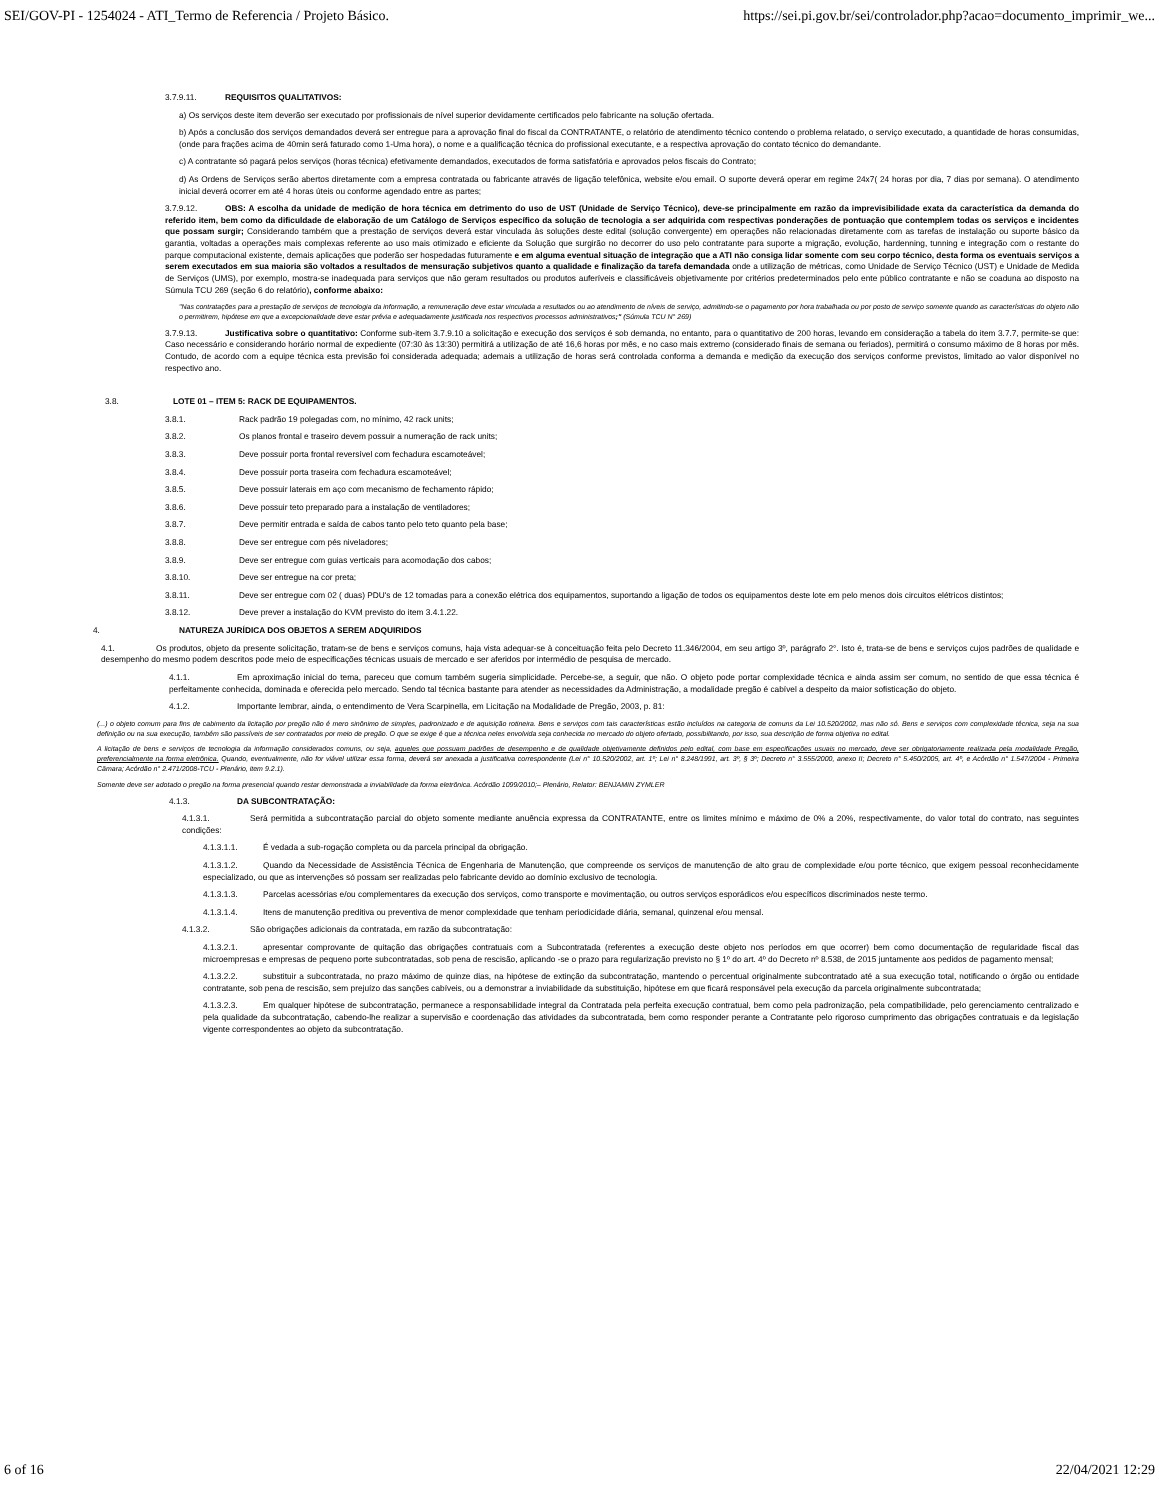SEI/GOV-PI - 1254024 - ATI_Termo de Referencia / Projeto Básico. https://sei.pi.gov.br/sei/controlador.php?acao=documento_imprimir_we...
3.7.9.11. REQUISITOS QUALITATIVOS:
a) Os serviços deste item deverão ser executado por profissionais de nível superior devidamente certificados pelo fabricante na solução ofertada.
b) Após a conclusão dos serviços demandados deverá ser entregue para a aprovação final do fiscal da CONTRATANTE, o relatório de atendimento técnico contendo o problema relatado, o serviço executado, a quantidade de horas consumidas, (onde para frações acima de 40min será faturado como 1-Uma hora), o nome e a qualificação técnica do profissional executante, e a respectiva aprovação do contato técnico do demandante.
c) A contratante só pagará pelos serviços (horas técnica) efetivamente demandados, executados de forma satisfatória e aprovados pelos fiscais do Contrato;
d) As Ordens de Serviços serão abertos diretamente com a empresa contratada ou fabricante através de ligação telefônica, website e/ou email. O suporte deverá operar em regime 24x7( 24 horas por dia, 7 dias por semana). O atendimento inicial deverá ocorrer em até 4 horas úteis ou conforme agendado entre as partes;
3.7.9.12. OBS: A escolha da unidade de medição de hora técnica em detrimento do uso de UST (Unidade de Serviço Técnico), deve-se principalmente em razão da imprevisibilidade exata da característica da demanda do referido item, bem como da dificuldade de elaboração de um Catálogo de Serviços específico da solução de tecnologia a ser adquirida com respectivas ponderações de pontuação que contemplem todas os serviços e incidentes que possam surgir; Considerando também que a prestação de serviços deverá estar vinculada às soluções deste edital (solução convergente) em operações não relacionadas diretamente com as tarefas de instalação ou suporte básico da garantia, voltadas a operações mais complexas referente ao uso mais otimizado e eficiente da Solução que surgirão no decorrer do uso pelo contratante para suporte a migração, evolução, hardenning, tunning e integração com o restante do parque computacional existente, demais aplicações que poderão ser hospedadas futuramente e em alguma eventual situação de integração que a ATI não consiga lidar somente com seu corpo técnico, desta forma os eventuais serviços a serem executados em sua maioria são voltados a resultados de mensuração subjetivos quanto a qualidade e finalização da tarefa demandada onde a utilização de métricas, como Unidade de Serviço Técnico (UST) e Unidade de Medida de Serviços (UMS), por exemplo, mostra-se inadequada para serviços que não geram resultados ou produtos auferíveis e classificáveis objetivamente por critérios predeterminados pelo ente público contratante e não se coaduna ao disposto na Súmula TCU 269 (seção 6 do relatório), conforme abaixo:
"Nas contratações para a prestação de serviços de tecnologia da informação, a remuneração deve estar vinculada a resultados ou ao atendimento de níveis de serviço, admitindo-se o pagamento por hora trabalhada ou por posto de serviço somente quando as características do objeto não o permitirem, hipótese em que a excepcionalidade deve estar prévia e adequadamente justificada nos respectivos processos administrativos;" (Súmula TCU N° 269)
3.7.9.13. Justificativa sobre o quantitativo: Conforme sub-item 3.7.9.10 a solicitação e execução dos serviços é sob demanda, no entanto, para o quantitativo de 200 horas, levando em consideração a tabela do item 3.7.7, permite-se que: Caso necessário e considerando horário normal de expediente (07:30 às 13:30) permitirá a utilização de até 16,6 horas por mês, e no caso mais extremo (considerado finais de semana ou feriados), permitirá o consumo máximo de 8 horas por mês. Contudo, de acordo com a equipe técnica esta previsão foi considerada adequada; ademais a utilização de horas será controlada conforma a demanda e medição da execução dos serviços conforme previstos, limitado ao valor disponível no respectivo ano.
3.8. LOTE 01 – ITEM 5: RACK DE EQUIPAMENTOS.
3.8.1. Rack padrão 19 polegadas com, no mínimo, 42 rack units;
3.8.2. Os planos frontal e traseiro devem possuir a numeração de rack units;
3.8.3. Deve possuir porta frontal reversível com fechadura escamoteável;
3.8.4. Deve possuir porta traseira com fechadura escamoteável;
3.8.5. Deve possuir laterais em aço com mecanismo de fechamento rápido;
3.8.6. Deve possuir teto preparado para a instalação de ventiladores;
3.8.7. Deve permitir entrada e saída de cabos tanto pelo teto quanto pela base;
3.8.8. Deve ser entregue com pés niveladores;
3.8.9. Deve ser entregue com guias verticais para acomodação dos cabos;
3.8.10. Deve ser entregue na cor preta;
3.8.11. Deve ser entregue com 02 ( duas) PDU's de 12 tomadas para a conexão elétrica dos equipamentos, suportando a ligação de todos os equipamentos deste lote em pelo menos dois circuitos elétricos distintos;
3.8.12. Deve prever a instalação do KVM previsto do item 3.4.1.22.
4. NATUREZA JURÍDICA DOS OBJETOS A SEREM ADQUIRIDOS
4.1. Os produtos, objeto da presente solicitação, tratam-se de bens e serviços comuns, haja vista adequar-se à conceituação feita pelo Decreto 11.346/2004, em seu artigo 3º, parágrafo 2°. Isto é, trata-se de bens e serviços cujos padrões de qualidade e desempenho do mesmo podem descritos pode meio de especificações técnicas usuais de mercado e ser aferidos por intermédio de pesquisa de mercado.
4.1.1. Em aproximação inicial do tema, pareceu que comum também sugeria simplicidade. Percebe-se, a seguir, que não. O objeto pode portar complexidade técnica e ainda assim ser comum, no sentido de que essa técnica é perfeitamente conhecida, dominada e oferecida pelo mercado. Sendo tal técnica bastante para atender as necessidades da Administração, a modalidade pregão é cabível a despeito da maior sofisticação do objeto.
4.1.2. Importante lembrar, ainda, o entendimento de Vera Scarpinella, em Licitação na Modalidade de Pregão, 2003, p. 81:
(...) o objeto comum para fins de cabimento da licitação por pregão não é mero sinônimo de simples, padronizado e de aquisição rotineira. Bens e serviços com tais características estão incluídos na categoria de comuns da Lei 10.520/2002, mas não só. Bens e serviços com complexidade técnica, seja na sua definição ou na sua execução, também são passíveis de ser contratados por meio de pregão. O que se exige é que a técnica neles envolvida seja conhecida no mercado do objeto ofertado, possibilitando, por isso, sua descrição de forma objetiva no edital.
A licitação de bens e serviços de tecnologia da informação considerados comuns, ou seja, aqueles que possuam padrões de desempenho e de qualidade objetivamente definidos pelo edital, com base em especificações usuais no mercado, deve ser obrigatoriamente realizada pela modalidade Pregão, preferencialmente na forma eletrônica. Quando, eventualmente, não for viável utilizar essa forma, deverá ser anexada a justificativa correspondente (Lei n° 10.520/2002, art. 1º; Lei n° 8.248/1991, art. 3º, § 3º; Decreto n° 3.555/2000, anexo II; Decreto n° 5.450/2005, art. 4º, e Acórdão n° 1.547/2004 - Primeira Câmara; Acórdão n° 2.471/2008-TCU - Plenário, item 9.2.1).
Somente deve ser adotado o pregão na forma presencial quando restar demonstrada a inviabilidade da forma eletrônica. Acórdão 1099/2010;– Plenário, Relator: BENJAMIN ZYMLER
4.1.3. DA SUBCONTRATAÇÃO:
4.1.3.1. Será permitida a subcontratação parcial do objeto somente mediante anuência expressa da CONTRATANTE, entre os limites mínimo e máximo de 0% a 20%, respectivamente, do valor total do contrato, nas seguintes condições:
4.1.3.1.1. É vedada a sub-rogação completa ou da parcela principal da obrigação.
4.1.3.1.2. Quando da Necessidade de Assistência Técnica de Engenharia de Manutenção, que compreende os serviços de manutenção de alto grau de complexidade e/ou porte técnico, que exigem pessoal reconhecidamente especializado, ou que as intervenções só possam ser realizadas pelo fabricante devido ao domínio exclusivo de tecnologia.
4.1.3.1.3. Parcelas acessórias e/ou complementares da execução dos serviços, como transporte e movimentação, ou outros serviços esporádicos e/ou específicos discriminados neste termo.
4.1.3.1.4. Itens de manutenção preditiva ou preventiva de menor complexidade que tenham periodicidade diária, semanal, quinzenal e/ou mensal.
4.1.3.2. São obrigações adicionais da contratada, em razão da subcontratação:
4.1.3.2.1. apresentar comprovante de quitação das obrigações contratuais com a Subcontratada (referentes a execução deste objeto nos períodos em que ocorrer) bem como documentação de regularidade fiscal das microempresas e empresas de pequeno porte subcontratadas, sob pena de rescisão, aplicando -se o prazo para regularização previsto no § 1º do art. 4º do Decreto nº 8.538, de 2015 juntamente aos pedidos de pagamento mensal;
4.1.3.2.2. substituir a subcontratada, no prazo máximo de quinze dias, na hipótese de extinção da subcontratação, mantendo o percentual originalmente subcontratado até a sua execução total, notificando o órgão ou entidade contratante, sob pena de rescisão, sem prejuízo das sanções cabíveis, ou a demonstrar a inviabilidade da substituição, hipótese em que ficará responsável pela execução da parcela originalmente subcontratada;
4.1.3.2.3. Em qualquer hipótese de subcontratação, permanece a responsabilidade integral da Contratada pela perfeita execução contratual, bem como pela padronização, pela compatibilidade, pelo gerenciamento centralizado e pela qualidade da subcontratação, cabendo-lhe realizar a supervisão e coordenação das atividades da subcontratada, bem como responder perante a Contratante pelo rigoroso cumprimento das obrigações contratuais e da legislação vigente correspondentes ao objeto da subcontratação.
6 of 16 22/04/2021 12:29